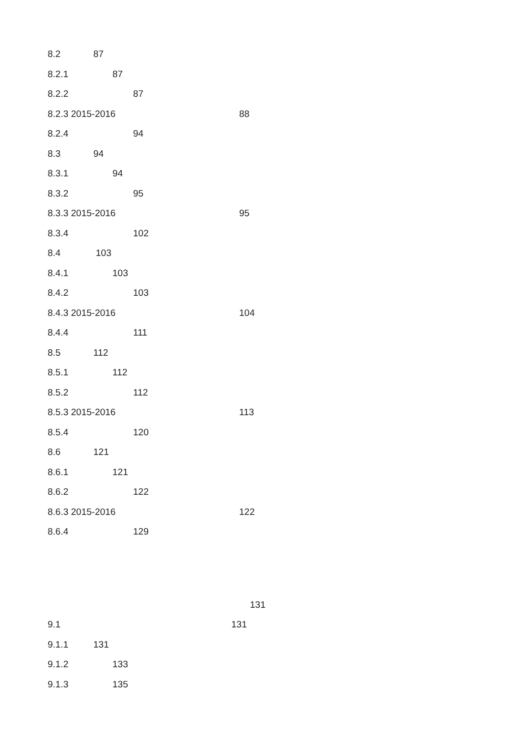8.2 87
8.2.1 87
8.2.2 87
8.2.3 2015-2016 88
8.2.4 94
8.3 94
8.3.1 94
8.3.2 95
8.3.3 2015-2016 95
8.3.4 102
8.4 103
8.4.1 103
8.4.2 103
8.4.3 2015-2016 104
8.4.4 111
8.5 112
8.5.1 112
8.5.2 112
8.5.3 2015-2016 113
8.5.4 120
8.6 121
8.6.1 121
8.6.2 122
8.6.3 2015-2016 122
8.6.4 129
131
9.1 131
9.1.1 131
9.1.2 133
9.1.3 135